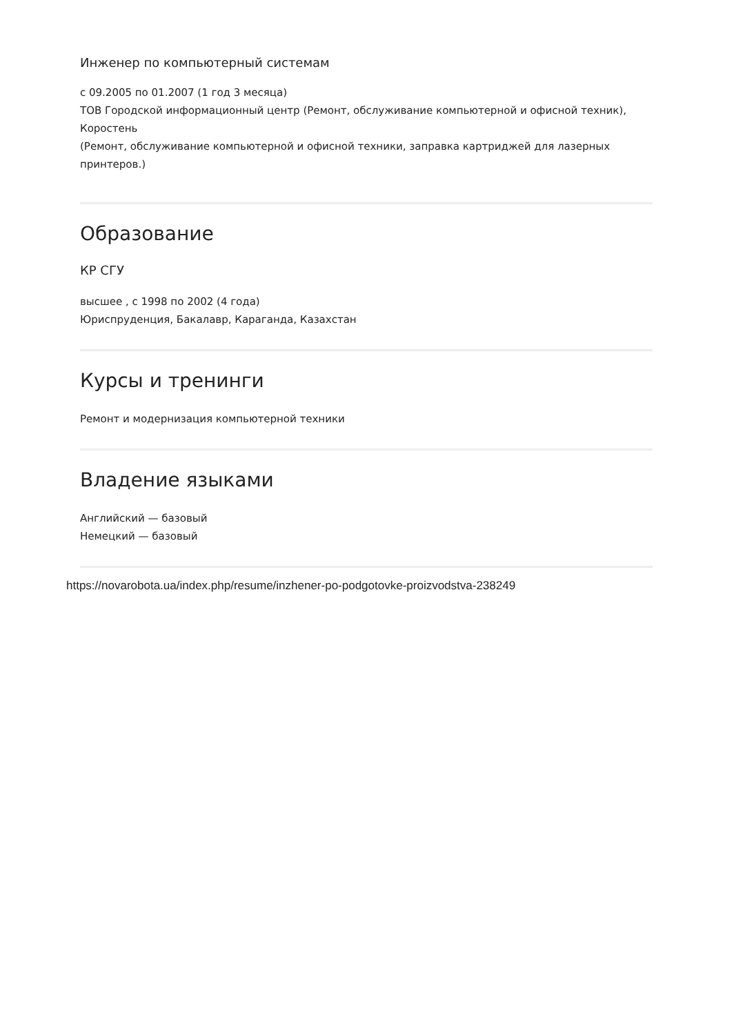Инженер по компьютерный системам
с 09.2005 по 01.2007 (1 год 3 месяца)
ТОВ Городской информационный центр (Ремонт, обслуживание компьютерной и офисной техник), Коростень
(Ремонт, обслуживание компьютерной и офисной техники, заправка картриджей для лазерных принтеров.)
Образование
КР СГУ
высшее , с 1998 по 2002 (4 года)
Юриспруденция, Бакалавр, Караганда, Казахстан
Курсы и тренинги
Ремонт и модернизация компьютерной техники
Владение языками
Английский — базовый
Немецкий — базовый
https://novarobota.ua/index.php/resume/inzhener-po-podgotovke-proizvodstva-238249